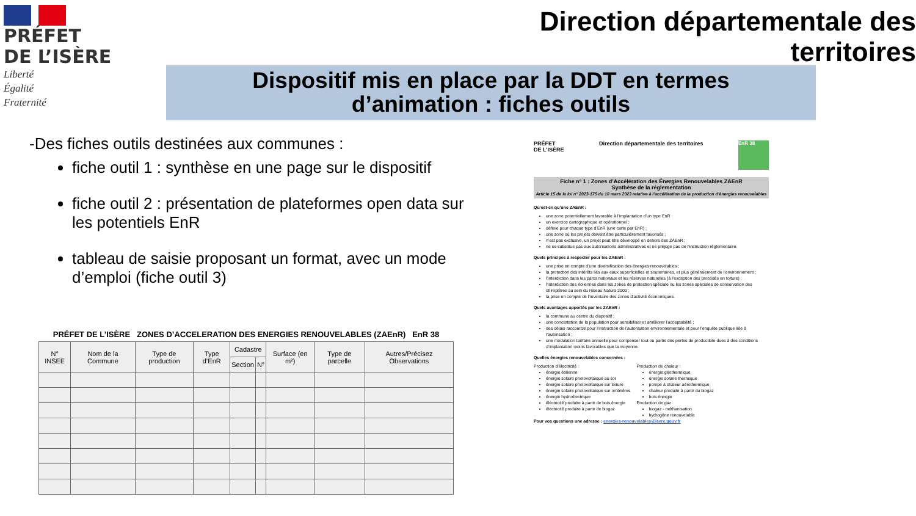PRÉFET
DE L’ISÈRE
Liberté
Égalité
Fraternité
Direction départementale des territoires
Dispositif mis en place par la DDT en termes
d’animation : fiches outils
-Des fiches outils destinées aux communes :
fiche outil 1 : synthèse en une page sur le dispositif
fiche outil 2 : présentation de plateformes open data sur les potentiels EnR
tableau de saisie proposant un format, avec un mode d’emploi (fiche outil 3)
PRÉFET DE L’ISÈRE ZONES D’ACCELERATION DES ENERGIES RENOUVELABLES (ZAEnR) EnR 38
| N° INSEE | Nom de la Commune | Type de production | Type d’EnR | Cadastre | | Surface (en m²) | Type de parcelle | Autres/Précisez Observations |
| --- | --- | --- | --- | --- | --- | --- | --- | --- |
| | | | | Section | N° | | | |
PRÉFET
DE L’ISÈRE Direction départementale des territoires
EnR 38
Fiche n° 1 : Zones d’Accélération des Énergies Renouvelables ZAEnR
Synthèse de la réglementation
Article 15 de la loi n° 2023-175 du 10 mars 2023 relative à l’accélération de la production d’énergies renouvelables
Qu’est-ce qu’une ZAEnR :
une zone potentiellement favorable à l’implantation d’un type EnR
un exercice cartographique et opérationnel ;
définie pour chaque type d’EnR (une carte par EnR) ;
une zone où les projets doivent être particulièrement favorisés ;
n’est pas exclusive, un projet peut être développé en dehors des ZAEnR ;
ne se substitue pas aux autorisations administratives et ne préjuge pas de l’instruction réglementaire.
Quels principes à respecter pour les ZAEnR :
une prise en compte d’une diversification des énergies renouvelables ;
la protection des intérêts liés aux eaux superficielles et souterraines, et plus généralement de l’environnement ;
l’interdiction dans les parcs nationaux et les réserves naturelles (à l’exception des procédés en toiture) ;
l’interdiction des éoliennes dans les zones de protection spéciale ou les zones spéciales de conservation des chiroptères au sein du réseau Natura 2000 ;
la prise en compte de l’inventaire des zones d’activité économiques.
Quels avantages apportés par les ZAEnR :
la commune au centre du dispositif ;
une concertation de la population pour sensibiliser et améliorer l’acceptabilité ;
des délais raccourcis pour l’instruction de l’autorisation environnementale et pour l’enquête publique liée à l’autorisation ;
une modulation tarifaire annuelle pour compenser tout ou partie des pertes de productible dues à des conditions d’implantation moins favorables que la moyenne.
Quelles énergies renouvelables concernées :
Production d’électricité :
énergie éolienne
énergie solaire photovoltaïque au sol
énergie solaire photovoltaïque sur toiture
énergie solaire photovoltaïque sur ombrières
énergie hydroélectrique
électricité produite à partir de bois énergie
électricité produite à partir de biogaz
Production de chaleur :
énergie géothermique
énergie solaire thermique
pompe à chaleur aérothermique
chaleur produite à partir du biogaz
bois énergie
Production de gaz
biogaz - méthanisation
hydrogène renouvelable
Pour vos questions une adresse : energies-renouvelables@isere.gouv.fr